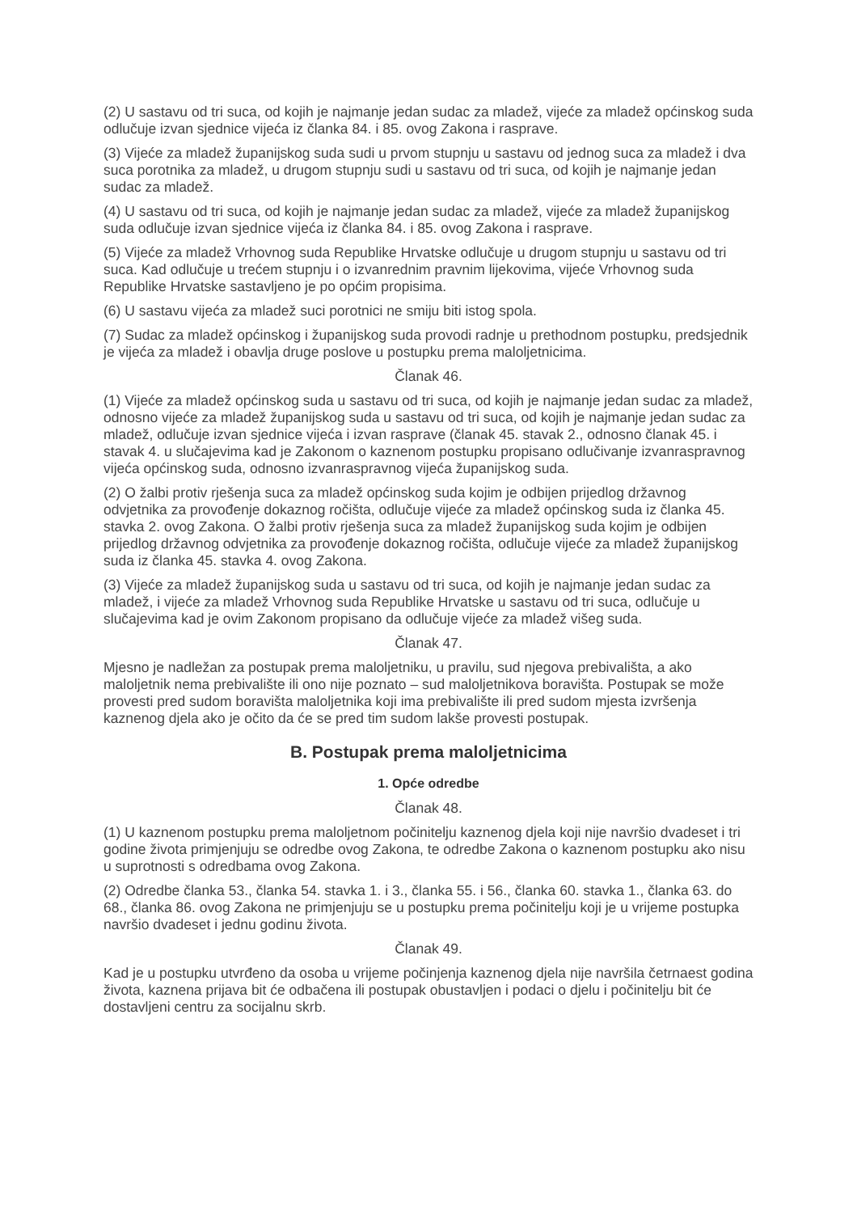(2) U sastavu od tri suca, od kojih je najmanje jedan sudac za mladež, vijeće za mladež općinskog suda odlučuje izvan sjednice vijeća iz članka 84. i 85. ovog Zakona i rasprave.
(3) Vijeće za mladež županijskog suda sudi u prvom stupnju u sastavu od jednog suca za mladež i dva suca porotnika za mladež, u drugom stupnju sudi u sastavu od tri suca, od kojih je najmanje jedan sudac za mladež.
(4) U sastavu od tri suca, od kojih je najmanje jedan sudac za mladež, vijeće za mladež županijskog suda odlučuje izvan sjednice vijeća iz članka 84. i 85. ovog Zakona i rasprave.
(5) Vijeće za mladež Vrhovnog suda Republike Hrvatske odlučuje u drugom stupnju u sastavu od tri suca. Kad odlučuje u trećem stupnju i o izvanrednim pravnim lijekovima, vijeće Vrhovnog suda Republike Hrvatske sastavljeno je po općim propisima.
(6) U sastavu vijeća za mladež suci porotnici ne smiju biti istog spola.
(7) Sudac za mladež općinskog i županijskog suda provodi radnje u prethodnom postupku, predsjednik je vijeća za mladež i obavlja druge poslove u postupku prema maloljetnicima.
Članak 46.
(1) Vijeće za mladež općinskog suda u sastavu od tri suca, od kojih je najmanje jedan sudac za mladež, odnosno vijeće za mladež županijskog suda u sastavu od tri suca, od kojih je najmanje jedan sudac za mladež, odlučuje izvan sjednice vijeća i izvan rasprave (članak 45. stavak 2., odnosno članak 45. i stavak 4. u slučajevima kad je Zakonom o kaznenom postupku propisano odlučivanje izvanraspravnog vijeća općinskog suda, odnosno izvanraspravnog vijeća županijskog suda.
(2) O žalbi protiv rješenja suca za mladež općinskog suda kojim je odbijen prijedlog državnog odvjetnika za provođenje dokaznog ročišta, odlučuje vijeće za mladež općinskog suda iz članka 45. stavka 2. ovog Zakona. O žalbi protiv rješenja suca za mladež županijskog suda kojim je odbijen prijedlog državnog odvjetnika za provođenje dokaznog ročišta, odlučuje vijeće za mladež županijskog suda iz članka 45. stavka 4. ovog Zakona.
(3) Vijeće za mladež županijskog suda u sastavu od tri suca, od kojih je najmanje jedan sudac za mladež, i vijeće za mladež Vrhovnog suda Republike Hrvatske u sastavu od tri suca, odlučuje u slučajevima kad je ovim Zakonom propisano da odlučuje vijeće za mladež višeg suda.
Članak 47.
Mjesno je nadležan za postupak prema maloljetniku, u pravilu, sud njegova prebivališta, a ako maloljetnik nema prebivalište ili ono nije poznato – sud maloljetnikova boravišta. Postupak se može provesti pred sudom boravišta maloljetnika koji ima prebivalište ili pred sudom mjesta izvršenja kaznenog djela ako je očito da će se pred tim sudom lakše provesti postupak.
B. Postupak prema maloljetnicima
1. Opće odredbe
Članak 48.
(1) U kaznenom postupku prema maloljetnom počinitelju kaznenog djela koji nije navršio dvadeset i tri godine života primjenjuju se odredbe ovog Zakona, te odredbe Zakona o kaznenom postupku ako nisu u suprotnosti s odredbama ovog Zakona.
(2) Odredbe članka 53., članka 54. stavka 1. i 3., članka 55. i 56., članka 60. stavka 1., članka 63. do 68., članka 86. ovog Zakona ne primjenjuju se u postupku prema počinitelju koji je u vrijeme postupka navršio dvadeset i jednu godinu života.
Članak 49.
Kad je u postupku utvrđeno da osoba u vrijeme počinjenja kaznenog djela nije navršila četrnaest godina života, kaznena prijava bit će odbačena ili postupak obustavljen i podaci o djelu i počinitelju bit će dostavljeni centru za socijalnu skrb.